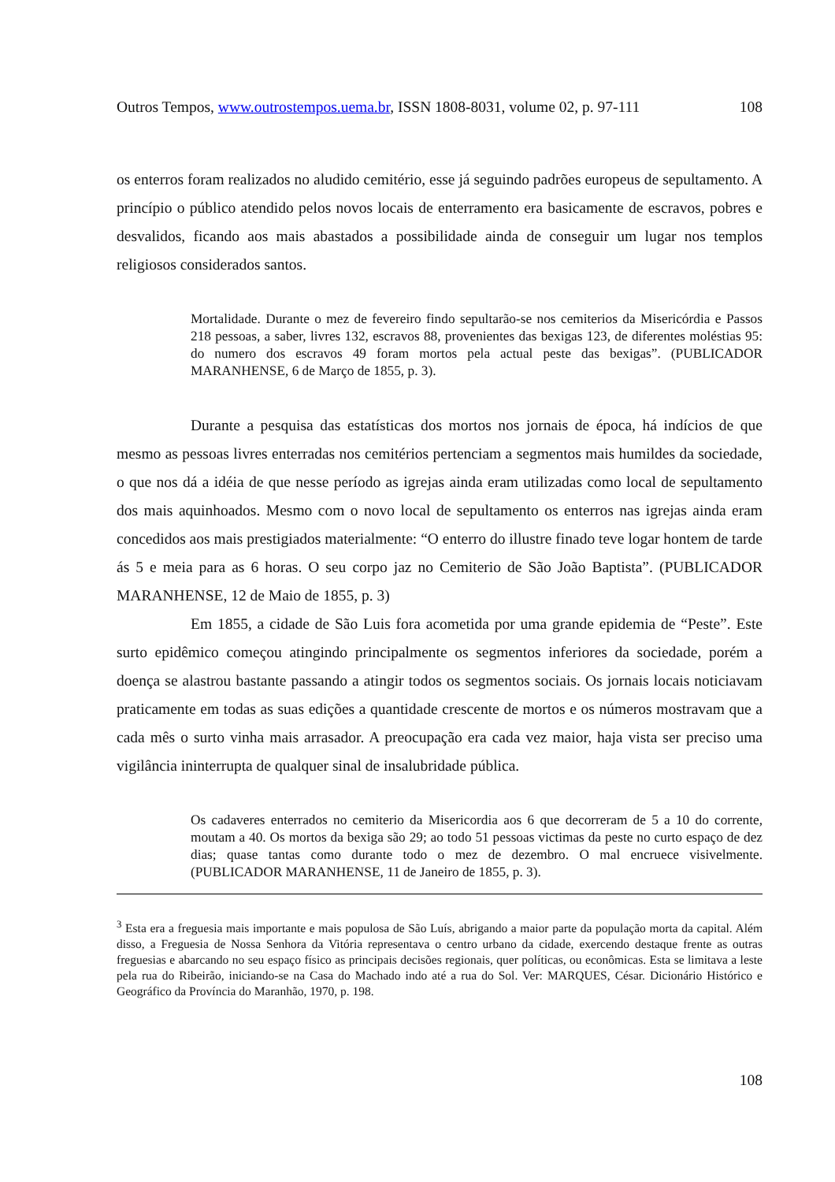Outros Tempos, www.outrostempos.uema.br, ISSN 1808-8031, volume 02, p. 97-111 108
os enterros foram realizados no aludido cemitério, esse já seguindo padrões europeus de sepultamento. A princípio o público atendido pelos novos locais de enterramento era basicamente de escravos, pobres e desvalidos, ficando aos mais abastados a possibilidade ainda de conseguir um lugar nos templos religiosos considerados santos.
Mortalidade. Durante o mez de fevereiro findo sepultarão-se nos cemiterios da Misericórdia e Passos 218 pessoas, a saber, livres 132, escravos 88, provenientes das bexigas 123, de diferentes moléstias 95: do numero dos escravos 49 foram mortos pela actual peste das bexigas”. (PUBLICADOR MARANHENSE, 6 de Março de 1855, p. 3).
Durante a pesquisa das estatísticas dos mortos nos jornais de época, há indícios de que mesmo as pessoas livres enterradas nos cemitérios pertenciam a segmentos mais humildes da sociedade, o que nos dá a idéia de que nesse período as igrejas ainda eram utilizadas como local de sepultamento dos mais aquinhoados. Mesmo com o novo local de sepultamento os enterros nas igrejas ainda eram concedidos aos mais prestigiados materialmente: “O enterro do illustre finado teve logar hontem de tarde ás 5 e meia para as 6 horas. O seu corpo jaz no Cemiterio de São João Baptista”. (PUBLICADOR MARANHENSE, 12 de Maio de 1855, p. 3)
Em 1855, a cidade de São Luis fora acometida por uma grande epidemia de “Peste”. Este surto epidêmico começou atingindo principalmente os segmentos inferiores da sociedade, porém a doença se alastrou bastante passando a atingir todos os segmentos sociais. Os jornais locais noticiavam praticamente em todas as suas edições a quantidade crescente de mortos e os números mostravam que a cada mês o surto vinha mais arrasador. A preocupação era cada vez maior, haja vista ser preciso uma vigilância ininterrupta de qualquer sinal de insalubridade pública.
Os cadaveres enterrados no cemiterio da Misericordia aos 6 que decorreram de 5 a 10 do corrente, moutam a 40. Os mortos da bexiga são 29; ao todo 51 pessoas victimas da peste no curto espaço de dez dias; quase tantas como durante todo o mez de dezembro. O mal encruece visivelmente. (PUBLICADOR MARANHENSE, 11 de Janeiro de 1855, p. 3).
<sup>3</sup> Esta era a freguesia mais importante e mais populosa de São Luís, abrigando a maior parte da população morta da capital. Além disso, a Freguesia de Nossa Senhora da Vitória representava o centro urbano da cidade, exercendo destaque frente as outras freguesias e abarcando no seu espaço físico as principais decisões regionais, quer políticas, ou econômicas. Esta se limitava a leste pela rua do Ribeirão, iniciando-se na Casa do Machado indo até a rua do Sol. Ver: MARQUES, César. Dicionário Histórico e Geográfico da Província do Maranhão, 1970, p. 198.
108